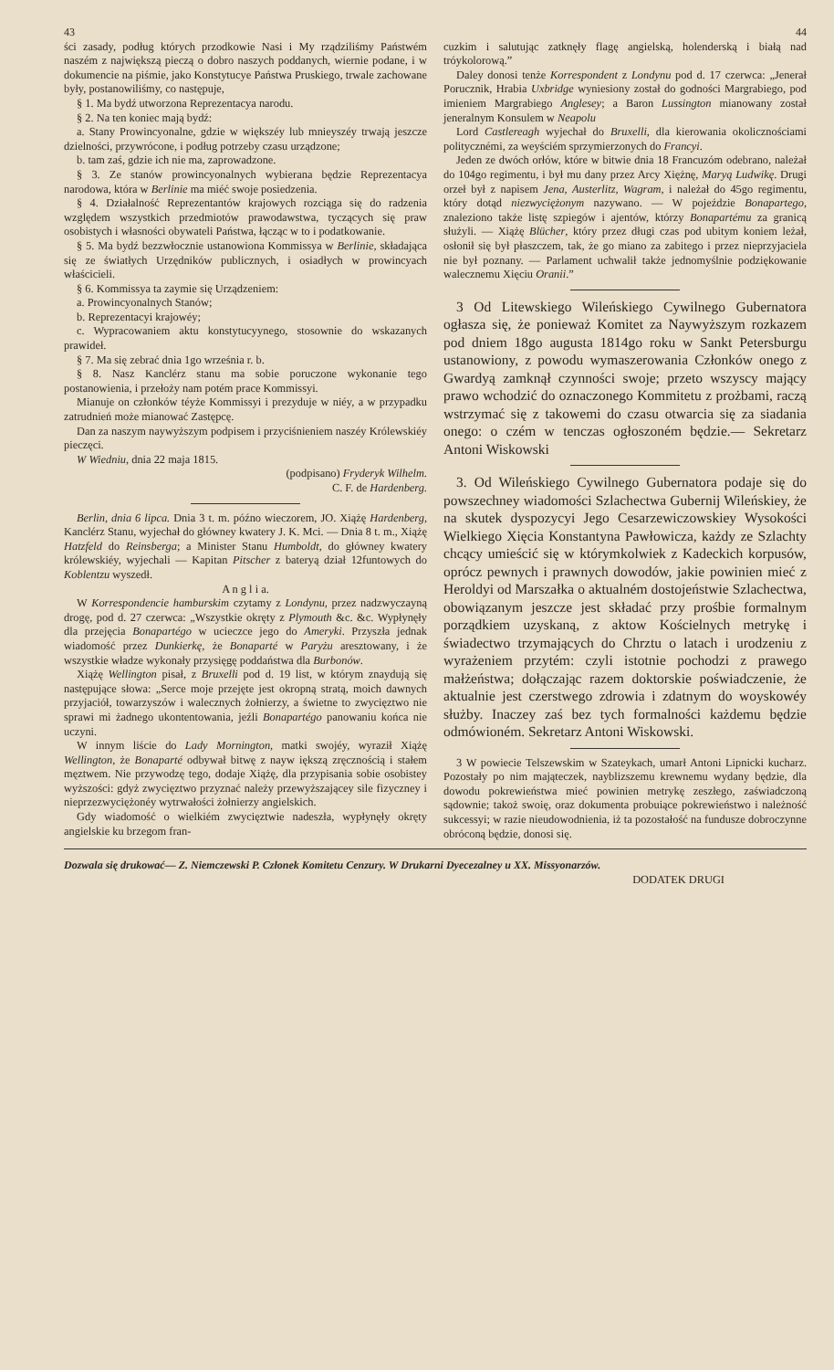43 44
ści zasady, podług których przodkowie Nasi i My rządziliśmy Państwém naszém z największą pieczą o dobro naszych poddanych, wiernie podane, i w dokumencie na piśmie, jako Konstytucye Państwa Pruskiego, trwale zachowane były, postanowiliśmy, co następuje,
§ 1. Ma bydź utworzona Reprezentacya narodu.
§ 2. Na ten koniec mają bydź:
a. Stany Prowincyonalne, gdzie w większéy lub mnieyszéy trwają jeszcze dzielności, przywrócone, i podług potrzeby czasu urządzone;
b. tam zaś, gdzie ich nie ma, zaprowadzone.
§ 3. Ze stanów prowincyonalnych wybierana będzie Reprezentacya narodowa, która w Berlinie ma miéć swoje posiedzenia.
§ 4. Działalność Reprezentantów krajowych rozciąga się do radzenia względem wszystkich przedmiotów prawodawstwa, tyczących się praw osobistych i własności obywateli Państwa, łącząc w to i podatkowanie.
§ 5. Ma bydź bezzwłocznie ustanowiona Kommissya w Berlinie, składająca się ze światłych Urzędników publicznych, i osiadłych w prowincyach właścicieli.
§ 6. Kommissya ta zaymie się Urządzeniem:
a. Prowincyonalnych Stanów;
b. Reprezentacyi krajowéy;
c. Wypracowaniem aktu konstytucyynego, stosownie do wskazanych prawideł.
§ 7. Ma się zebrać dnia 1go września r. b.
§ 8. Nasz Kanclérz stanu ma sobie poruczone wykonanie tego postanowienia, i przełoży nam potém prace Kommissyi.
Mianuje on członków téyże Kommissyi i prezyduje w niéy, a w przypadku zatrudnień może mianować Zastępcę.
Dan za naszym naywyższym podpisem i przyciśnieniem naszéy Królewskiéy pieczęci.
W Wiedniu, dnia 22 maja 1815.
(podpisano) Fryderyk Wilhelm.
C. F. de Hardenberg.
Berlin, dnia 6 lipca. Dnia 3 t. m. późno wieczorem, JO. Xiążę Hardenberg, Kanclérz Stanu, wyjechał do główney kwatery J. K. Mci. — Dnia 8 t. m., Xiążę Hatzfeld do Reinsberga; a Minister Stanu Humboldt, do główney kwatery królewskiéy, wyjechali — Kapitan Pitscher z bateryą dział 12funtowych do Koblentzu wyszedł.
A n g l i a.
W Korrespondencie hamburskim czytamy z Londynu, przez nadzwyczayną drogę, pod d. 27 czerwca: „Wszystkie okręty z Plymouth &c. &c. Wypłynęły dla przejęcia Bonapartégo w ucieczce jego do Ameryki. Przyszła jednak wiadomość przez Dunkierkę, że Bonaparté w Paryżu aresztowany, i że wszystkie władze wykonały przysięgę poddaństwa dla Burbonów.
Xiążę Wellington pisał, z Bruxelli pod d. 19 list, w którym znaydują się następujące słowa: „Serce moje przejęte jest okropną stratą, moich dawnych przyjaciół, towarzyszów i walecznych żołnierzy, a świetne to zwycięztwo nie sprawi mi żadnego ukontentowania, jeźli Bonapartégo panowaniu końca nie uczyni.
W innym liście do Lady Mornington, matki swojéy, wyraził Xiążę Wellington, że Bonaparté odbywał bitwę z nayw iększą zręcznością i stałem męztwem. Nie przywodzę tego, dodaje Xiążę, dla przypisania sobie osobistey wyższości: gdyż zwycięztwo przyznać należy przewyższającey sile fizyczney i nieprzezwyciężonéy wytrwałości żołnierzy angielskich.
Gdy wiadomość o wielkiém zwycięztwie nadeszła, wypłynęły okręty angielskie ku brzegom fran-
cuzkim i salutując zatknęły flagę angielską, holenderską i białą nad tróykolorową.”
Daley donosi tenże Korrespondent z Londynu pod d. 17 czerwca: „Jenerał Porucznik, Hrabia Uxbridge wyniesiony został do godności Margrabiego, pod imieniem Margrabiego Anglesey; a Baron Lussington mianowany został jeneralnym Konsulem w Neapolu
Lord Castlereagh wyjechał do Bruxelli, dla kierowania okolicznościami politycznémi, za weyściém sprzymierzonych do Francyi.
Jeden ze dwóch orłów, które w bitwie dnia 18 Francuzóm odebrano, należał do 104go regimentu, i był mu dany przez Arcy Xiężnę, Maryą Ludwikę. Drugi orzeł był z napisem Jena, Austerlitz, Wagram, i należał do 45go regimentu, który dotąd niezwyciężonym nazywano. — W pojeździe Bonapartego, znaleziono także listę szpiegów i ajentów, którzy Bonapartému za granicą służyli. — Xiążę Blücher, który przez długi czas pod ubitym koniem leżał, osłonił się był płaszczem, tak, że go miano za zabitego i przez nieprzyjaciela nie był poznany. — Parlament uchwalił także jednomyślnie podziękowanie walecznemu Xięciu Oranii.”
3 Od Litewskiego Wileńskiego Cywilnego Gubernatora ogłasza się, że ponieważ Komitet za Naywyższym rozkazem pod dniem 18go augusta 1814go roku w Sankt Petersburgu ustanowiony, z powodu wymaszerowania Członków onego z Gwardyą zamknął czynności swoje; przeto wszyscy mający prawo wchodzić do oznaczonego Kommitetu z prożbami, raczą wstrzymać się z takowemi do czasu otwarcia się za siadania onego: o czém w tenczas ogłoszoném będzie.— Sekretarz Antoni Wiskowski
3. Od Wileńskiego Cywilnego Gubernatora podaje się do powszechney wiadomości Szlachectwa Gubernij Wileńskiey, że na skutek dyspozycyi Jego Cesarzewiczowskiey Wysokości Wielkiego Xięcia Konstantyna Pawłowicza, każdy ze Szlachty chcący umieścić się w którymkolwiek z Kadeckich korpusów, oprócz pewnych i prawnych dowodów, jakie powinien mieć z Heroldyi od Marszałka o aktualném dostojeństwie Szlachectwa, obowiązanym jeszcze jest składać przy prośbie formalnym porządkiem uzyskaną, z aktow Kościelnych metrykę i świadectwo trzymających do Chrztu o latach i urodzeniu z wyrażeniem przytém: czyli istotnie pochodzi z prawego małżeństwa; dołączając razem doktorskie poświadczenie, że aktualnie jest czerstwego zdrowia i zdatnym do woyskowéy służby. Inaczey zaś bez tych formalności każdemu będzie odmówioném. Sekretarz Antoni Wiskowski.
3 W powiecie Telszewskim w Szateykach, umarł Antoni Lipnicki kucharz. Pozostały po nim mająteczek, nayblizszemu krewnemu wydany będzie, dla dowodu pokrewieństwa mieć powinien metrykę zeszłego, zaświadczoną sądownie; takoż swoię, oraz dokumenta probuiące pokrewieństwo i należność sukcessyi; w razie nieudowodnienia, iż ta pozostałość na fundusze dobroczynne obróconą będzie, donosi się.
Dozwala się drukować— Z. Niemczewski P. Członek Komitetu Cenzury. W Drukarni Dyecezalney u XX. Missyonarzów.
DODATEK DRUGI